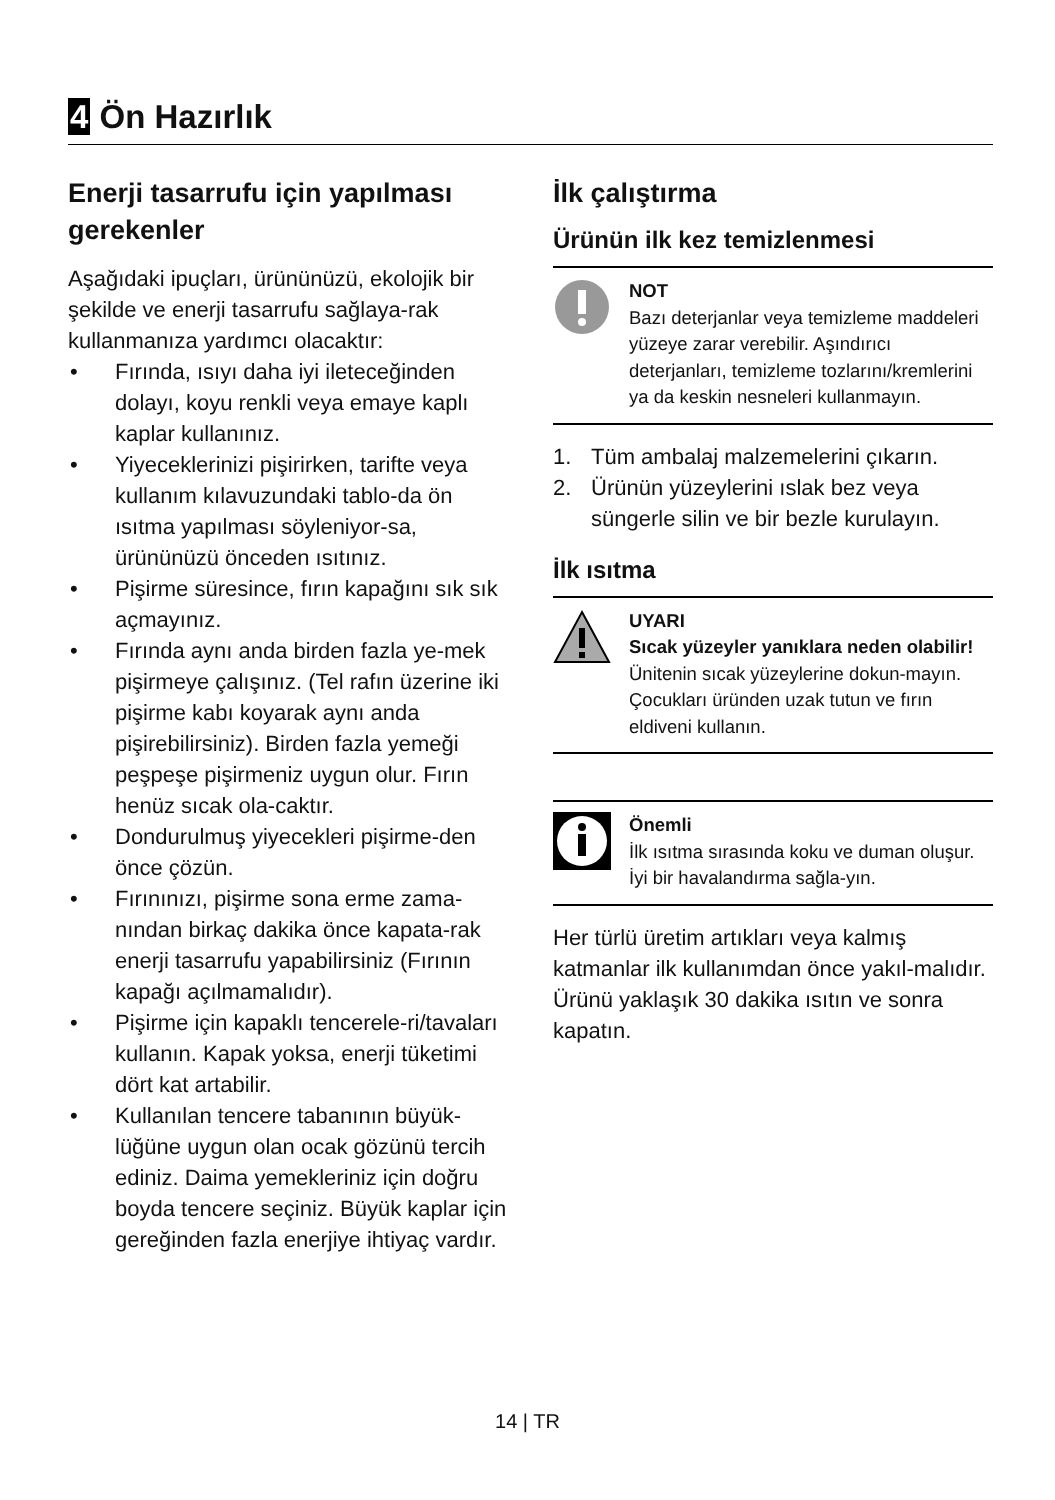4 Ön Hazırlık
Enerji tasarrufu için yapılması gerekenler
Aşağıdaki ipuçları, ürününüzü, ekolojik bir şekilde ve enerji tasarrufu sağlaya-rak kullanmanıza yardımcı olacaktır:
• Fırında, ısıyı daha iyi ileteceğinden dolayı, koyu renkli veya emaye kaplı kaplar kullanınız.
• Yiyeceklerinizi pişirirken, tarifte veya kullanım kılavuzundaki tablo-da ön ısıtma yapılması söyleniyor-sa, ürününüzü önceden ısıtınız.
• Pişirme süresince, fırın kapağını sık sık açmayınız.
• Fırında aynı anda birden fazla ye-mek pişirmeye çalışınız. (Tel rafın üzerine iki pişirme kabı koyarak aynı anda pişirebilirsiniz). Birden fazla yemeği peşpeşe pişirmeniz uygun olur. Fırın henüz sıcak ola-caktır.
• Dondurulmuş yiyecekleri pişirme-den önce çözün.
• Fırınınızı, pişirme sona erme zama-nından birkaç dakika önce kapata-rak enerji tasarrufu yapabilirsiniz (Fırının kapağı açılmamalıdır).
• Pişirme için kapaklı tencerele-ri/tavaları kullanın. Kapak yoksa, enerji tüketimi dört kat artabilir.
• Kullanılan tencere tabanının büyük-lüğüne uygun olan ocak gözünü tercih ediniz. Daima yemekleriniz için doğru boyda tencere seçiniz. Büyük kaplar için gereğinden fazla enerjiye ihtiyaç vardır.
İlk çalıştırma
Ürünün ilk kez temizlenmesi
NOT
Bazı deterjanlar veya temizleme maddeleri yüzeye zarar verebilir. Aşındırıcı deterjanları, temizleme tozlarını/kremlerini ya da keskin nesneleri kullanmayın.
1. Tüm ambalaj malzemelerini çıkarın.
2. Ürünün yüzeylerini ıslak bez veya süngerle silin ve bir bezle kurulayın.
İlk ısıtma
UYARI
Sıcak yüzeyler yanıklara neden olabilir!
Ünitenin sıcak yüzeylerine dokun-mayın. Çocukları üründen uzak tutun ve fırın eldiveni kullanın.
Önemli
İlk ısıtma sırasında koku ve duman oluşur. İyi bir havalandırma sağla-yın.
Her türlü üretim artıkları veya kalmış katmanlar ilk kullanımdan önce yakıl-malıdır. Ürünü yaklaşık 30 dakika ısıtın ve sonra kapatın.
14 | TR